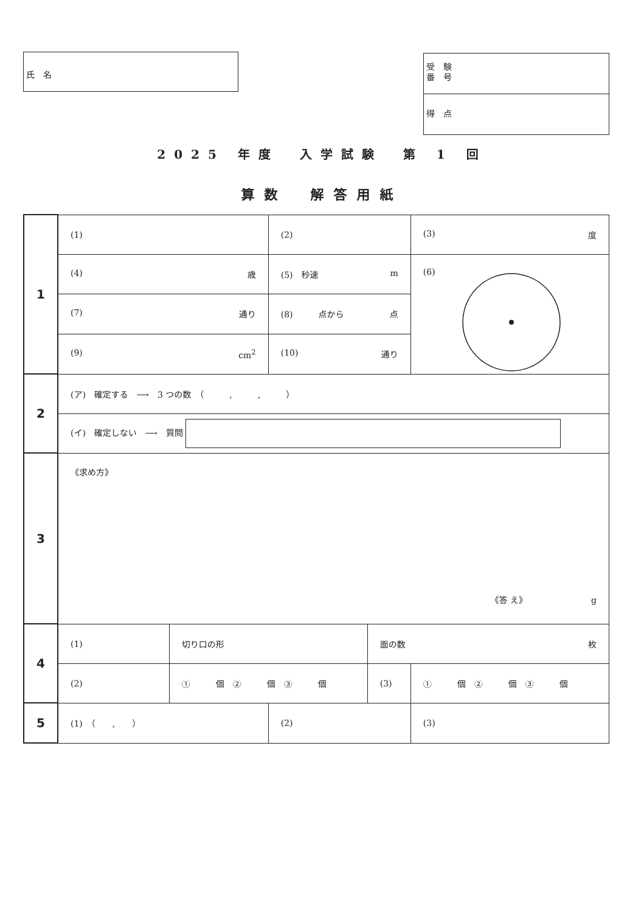氏　名
受　験
番　号
得　点
2025 年度　入学試験　第 1 回
算数　解答用紙
| 1 | (1) | | (2) | | (3) 度 |
| | (4) 歳 | | (5) 秒速 m | | (6) |
| | (7) 通り | | (8) 点から 点 | | |
| | (9) cm<sup>2</sup> | | (10) 通り | | |
| 2 | (ア) 確定する ⟶ 3 つの数 （ , , ） | | | | |
| | (イ) 確定しない ⟶ 質問 | | | | |
| 3 | 《求め方》 《答 え》 g | | | | |
| 4 | (1) | 切り口の形 | | 面の数 枚 | |
| | (2) | ① 個 ② 個 ③ 個 | | (3) | ① 個 ② 個 ③ 個 |
| 5 | (1) （ , ） | | (2) | | (3) |